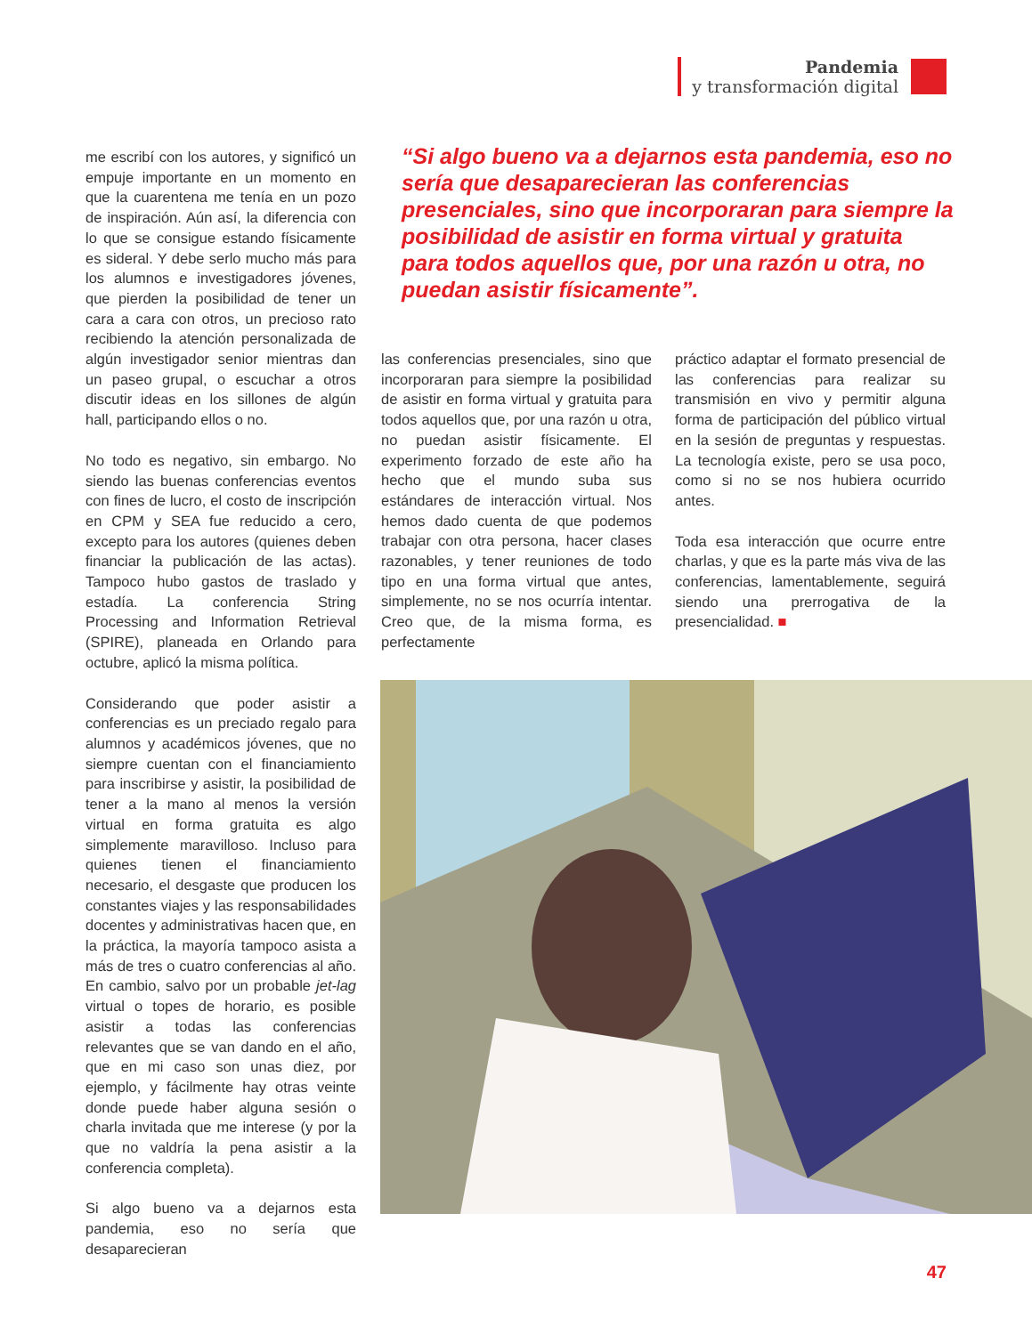Pandemia
y transformación digital
me escribí con los autores, y significó un empuje importante en un momento en que la cuarentena me tenía en un pozo de inspiración. Aún así, la diferencia con lo que se consigue estando físicamente es sideral. Y debe serlo mucho más para los alumnos e investigadores jóvenes, que pierden la posibilidad de tener un cara a cara con otros, un precioso rato recibiendo la atención personalizada de algún investigador senior mientras dan un paseo grupal, o escuchar a otros discutir ideas en los sillones de algún hall, participando ellos o no.
No todo es negativo, sin embargo. No siendo las buenas conferencias eventos con fines de lucro, el costo de inscripción en CPM y SEA fue reducido a cero, excepto para los autores (quienes deben financiar la publicación de las actas). Tampoco hubo gastos de traslado y estadía. La conferencia String Processing and Information Retrieval (SPIRE), planeada en Orlando para octubre, aplicó la misma política.
Considerando que poder asistir a conferencias es un preciado regalo para alumnos y académicos jóvenes, que no siempre cuentan con el financiamiento para inscribirse y asistir, la posibilidad de tener a la mano al menos la versión virtual en forma gratuita es algo simplemente maravilloso. Incluso para quienes tienen el financiamiento necesario, el desgaste que producen los constantes viajes y las responsabilidades docentes y administrativas hacen que, en la práctica, la mayoría tampoco asista a más de tres o cuatro conferencias al año. En cambio, salvo por un probable jet-lag virtual o topes de horario, es posible asistir a todas las conferencias relevantes que se van dando en el año, que en mi caso son unas diez, por ejemplo, y fácilmente hay otras veinte donde puede haber alguna sesión o charla invitada que me interese (y por la que no valdría la pena asistir a la conferencia completa).
Si algo bueno va a dejarnos esta pandemia, eso no sería que desaparecieran
“Si algo bueno va a dejarnos esta pandemia, eso no sería que desaparecieran las conferencias presenciales, sino que incorporaran para siempre la posibilidad de asistir en forma virtual y gratuita para todos aquellos que, por una razón u otra, no puedan asistir físicamente”.
las conferencias presenciales, sino que incorporaran para siempre la posibilidad de asistir en forma virtual y gratuita para todos aquellos que, por una razón u otra, no puedan asistir físicamente. El experimento forzado de este año ha hecho que el mundo suba sus estándares de interacción virtual. Nos hemos dado cuenta de que podemos trabajar con otra persona, hacer clases razonables, y tener reuniones de todo tipo en una forma virtual que antes, simplemente, no se nos ocurría intentar. Creo que, de la misma forma, es perfectamente
práctico adaptar el formato presencial de las conferencias para realizar su transmisión en vivo y permitir alguna forma de participación del público virtual en la sesión de preguntas y respuestas. La tecnología existe, pero se usa poco, como si no se nos hubiera ocurrido antes.
Toda esa interacción que ocurre entre charlas, y que es la parte más viva de las conferencias, lamentablemente, seguirá siendo una prerrogativa de la presencialidad. ■
47